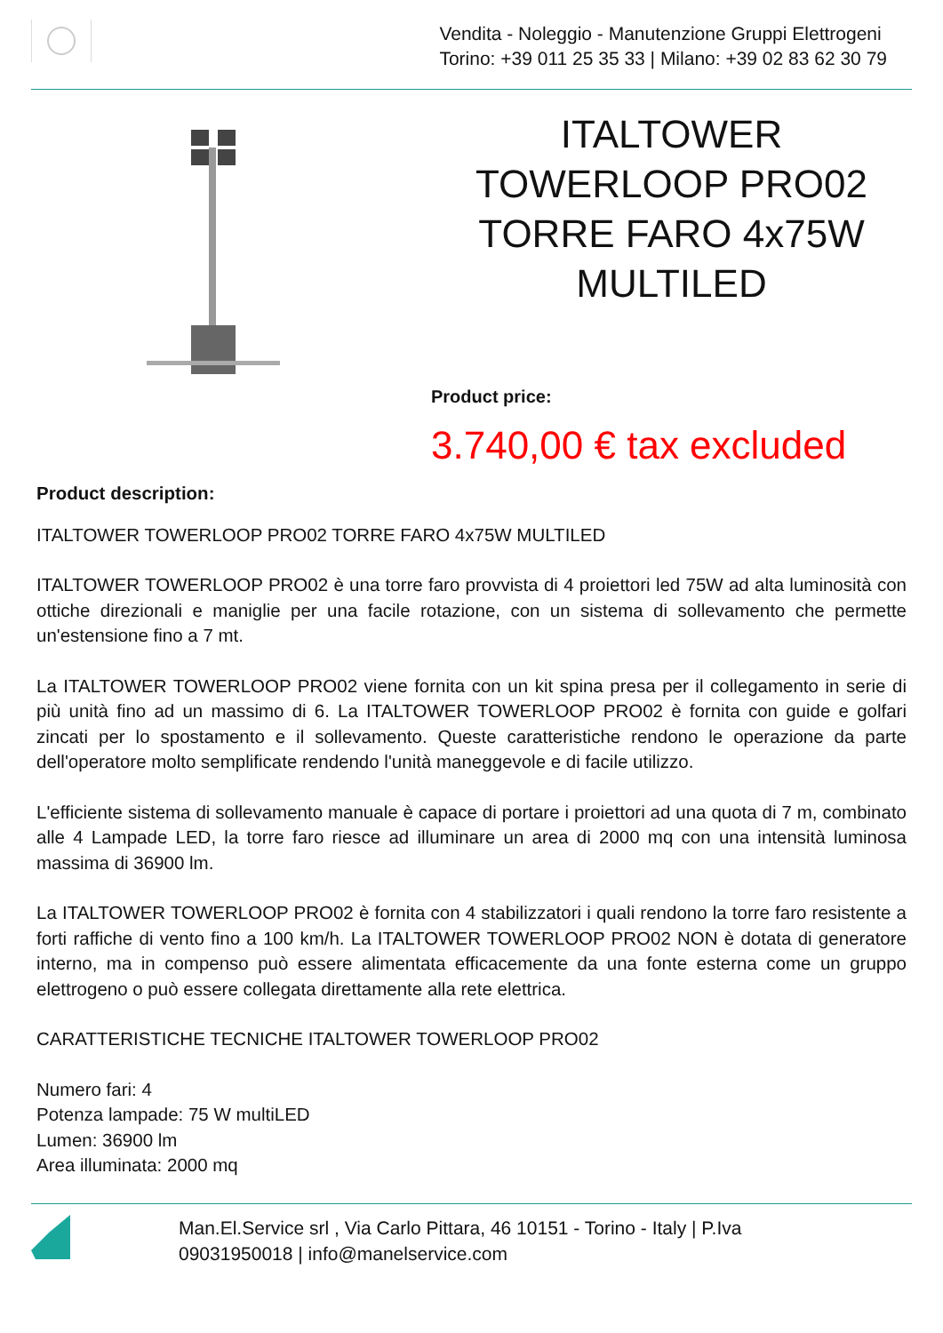Vendita - Noleggio - Manutenzione Gruppi Elettrogeni
Torino: +39 011 25 35 33 | Milano: +39 02 83 62 30 79
ITALTOWER TOWERLOOP PRO02 TORRE FARO 4x75W MULTILED
Product price:
3.740,00 € tax excluded
Product description:
ITALTOWER TOWERLOOP PRO02 TORRE FARO 4x75W MULTILED
ITALTOWER TOWERLOOP PRO02 è una torre faro provvista di 4 proiettori led 75W ad alta luminosità con ottiche direzionali e maniglie per una facile rotazione, con un sistema di sollevamento che permette un'estensione fino a 7 mt.
La ITALTOWER TOWERLOOP PRO02 viene fornita con un kit spina presa per il collegamento in serie di più unità fino ad un massimo di 6. La ITALTOWER TOWERLOOP PRO02 è fornita con guide e golfari zincati per lo spostamento e il sollevamento. Queste caratteristiche rendono le operazione da parte dell'operatore molto semplificate rendendo l'unità maneggevole e di facile utilizzo.
L'efficiente sistema di sollevamento manuale è capace di portare i proiettori ad una quota di 7 m, combinato alle 4 Lampade LED, la torre faro riesce ad illuminare un area di 2000 mq con una intensità luminosa massima di 36900 lm.
La ITALTOWER TOWERLOOP PRO02 è fornita con 4 stabilizzatori i quali rendono la torre faro resistente a forti raffiche di vento fino a 100 km/h. La ITALTOWER TOWERLOOP PRO02 NON è dotata di generatore interno, ma in compenso può essere alimentata efficacemente da una fonte esterna come un gruppo elettrogeno o può essere collegata direttamente alla rete elettrica.
CARATTERISTICHE TECNICHE ITALTOWER TOWERLOOP PRO02
Numero fari: 4
Potenza lampade: 75 W multiLED
Lumen: 36900 lm
Area illuminata: 2000 mq
Man.El.Service srl , Via Carlo Pittara, 46 10151 - Torino - Italy | P.Iva
09031950018 | info@manelservice.com